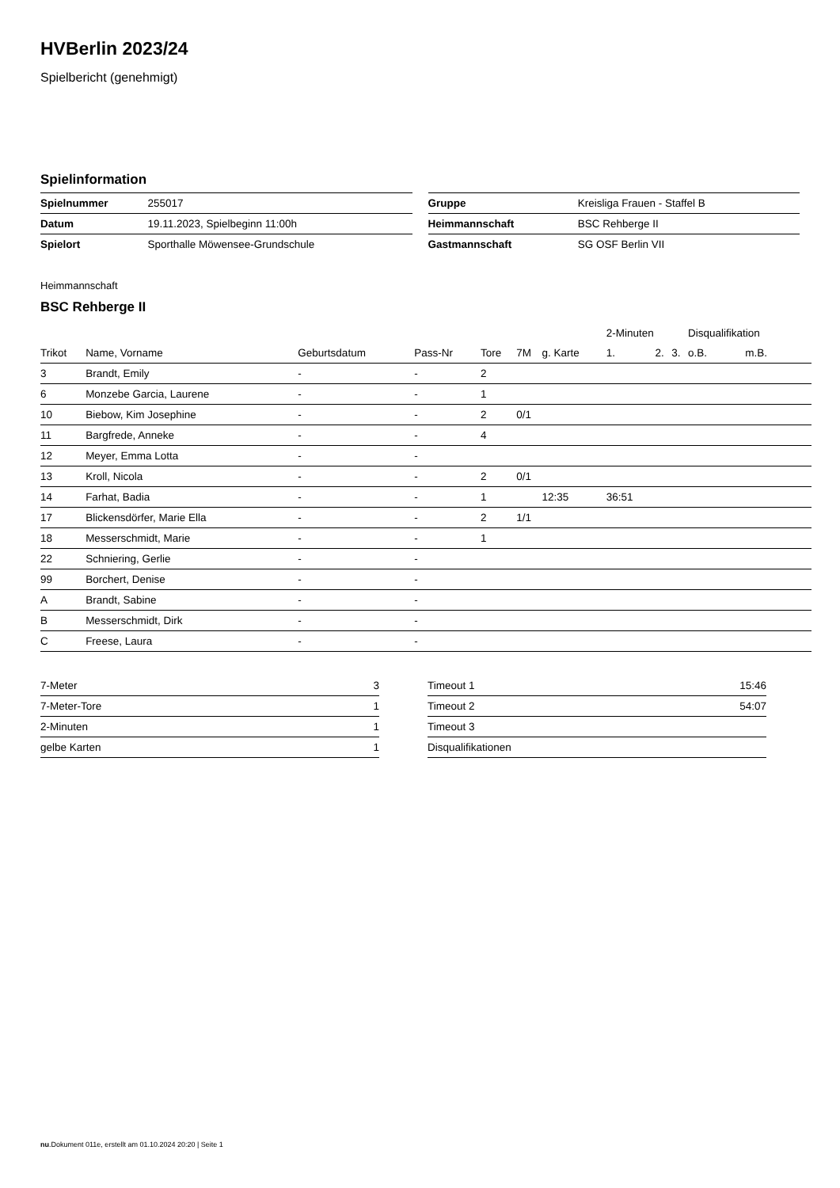HVBerlin 2023/24
Spielbericht (genehmigt)
Spielinformation
| Spielnummer | 255017 |
| Datum | 19.11.2023, Spielbeginn 11:00h |
| Spielort | Sporthalle Möwensee-Grundschule |
| Gruppe | Kreisliga Frauen - Staffel B |
| Heimmannschaft | BSC Rehberge II |
| Gastmannschaft | SG OSF Berlin VII |
Heimmannschaft
BSC Rehberge II
| | | | | | | | 2-Minuten | | | Disqualifikation | |
| --- | --- | --- | --- | --- | --- | --- | --- | --- | --- | --- | --- |
| Trikot | Name, Vorname | Geburtsdatum | Pass-Nr | Tore | 7M | g. Karte | 1. | 2. | 3. | o.B. | m.B. |
| 3 | Brandt, Emily | - | - | 2 | | | | | | | |
| 6 | Monzebe Garcia, Laurene | - | - | 1 | | | | | | | |
| 10 | Biebow, Kim Josephine | - | - | 2 | 0/1 | | | | | | |
| 11 | Bargfrede, Anneke | - | - | 4 | | | | | | | |
| 12 | Meyer, Emma Lotta | - | - | | | | | | | | |
| 13 | Kroll, Nicola | - | - | 2 | 0/1 | | | | | | |
| 14 | Farhat, Badia | - | - | 1 | | 12:35 | 36:51 | | | | |
| 17 | Blickensdörfer, Marie Ella | - | - | 2 | 1/1 | | | | | | |
| 18 | Messerschmidt, Marie | - | - | 1 | | | | | | | |
| 22 | Schniering, Gerlie | - | - | | | | | | | | |
| 99 | Borchert, Denise | - | - | | | | | | | | |
| A | Brandt, Sabine | - | - | | | | | | | | |
| B | Messerschmidt, Dirk | - | - | | | | | | | | |
| C | Freese, Laura | - | - | | | | | | | | |
| 7-Meter | 3 |
| 7-Meter-Tore | 1 |
| 2-Minuten | 1 |
| gelbe Karten | 1 |
| Timeout 1 | 15:46 |
| Timeout 2 | 54:07 |
| Timeout 3 | |
| Disqualifikationen | |
nu.Dokument 011e, erstellt am 01.10.2024 20:20 | Seite 1